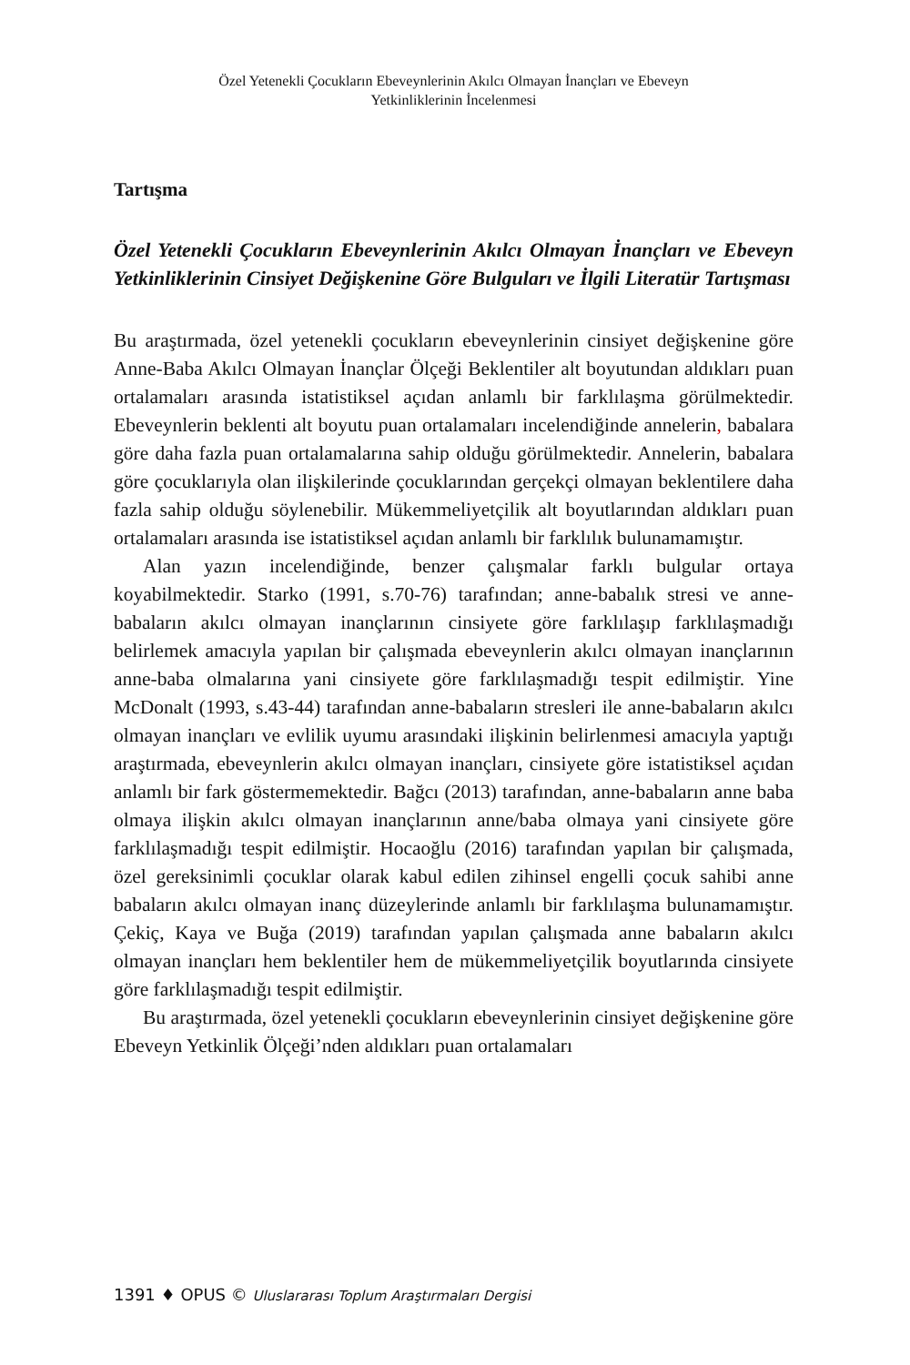Özel Yetenekli Çocukların Ebeveynlerinin Akılcı Olmayan İnançları ve Ebeveyn
Yetkinliklerinin İncelenmesi
Tartışma
Özel Yetenekli Çocukların Ebeveynlerinin Akılcı Olmayan İnançları ve Ebeveyn Yetkinliklerinin Cinsiyet Değişkenine Göre Bulguları ve İlgili Literatür Tartışması
Bu araştırmada, özel yetenekli çocukların ebeveynlerinin cinsiyet değişkenine göre Anne-Baba Akılcı Olmayan İnançlar Ölçeği Beklentiler alt boyutundan aldıkları puan ortalamaları arasında istatistiksel açıdan anlamlı bir farklılaşma görülmektedir. Ebeveynlerin beklenti alt boyutu puan ortalamaları incelendiğinde annelerin, babalara göre daha fazla puan ortalamalarına sahip olduğu görülmektedir. Annelerin, babalara göre çocuklarıyla olan ilişkilerinde çocuklarından gerçekçi olmayan beklentilere daha fazla sahip olduğu söylenebilir. Mükemmeliyetçilik alt boyutlarından aldıkları puan ortalamaları arasında ise istatistiksel açıdan anlamlı bir farklılık bulunamamıştır.
Alan yazın incelendiğinde, benzer çalışmalar farklı bulgular ortaya koyabilmektedir. Starko (1991, s.70-76) tarafından; anne-babalık stresi ve anne-babaların akılcı olmayan inançlarının cinsiyete göre farklılaşıp farklılaşmadığı belirlemek amacıyla yapılan bir çalışmada ebeveynlerin akılcı olmayan inançlarının anne-baba olmalarına yani cinsiyete göre farklılaşmadığı tespit edilmiştir. Yine McDonalt (1993, s.43-44) tarafından anne-babaların stresleri ile anne-babaların akılcı olmayan inançları ve evlilik uyumu arasındaki ilişkinin belirlenmesi amacıyla yaptığı araştırmada, ebeveynlerin akılcı olmayan inançları, cinsiyete göre istatistiksel açıdan anlamlı bir fark göstermemektedir. Bağcı (2013) tarafından, anne-babaların anne baba olmaya ilişkin akılcı olmayan inançlarının anne/baba olmaya yani cinsiyete göre farklılaşmadığı tespit edilmiştir. Hocaoğlu (2016) tarafından yapılan bir çalışmada, özel gereksinimli çocuklar olarak kabul edilen zihinsel engelli çocuk sahibi anne babaların akılcı olmayan inanç düzeylerinde anlamlı bir farklılaşma bulunamamıştır. Çekiç, Kaya ve Buğa (2019) tarafından yapılan çalışmada anne babaların akılcı olmayan inançları hem beklentiler hem de mükemmeliyetçilik boyutlarında cinsiyete göre farklılaşmadığı tespit edilmiştir.
Bu araştırmada, özel yetenekli çocukların ebeveynlerinin cinsiyet değişkenine göre Ebeveyn Yetkinlik Ölçeği’nden aldıkları puan ortalamaları
1391 ♦ OPUS © Uluslararası Toplum Araştırmaları Dergisi